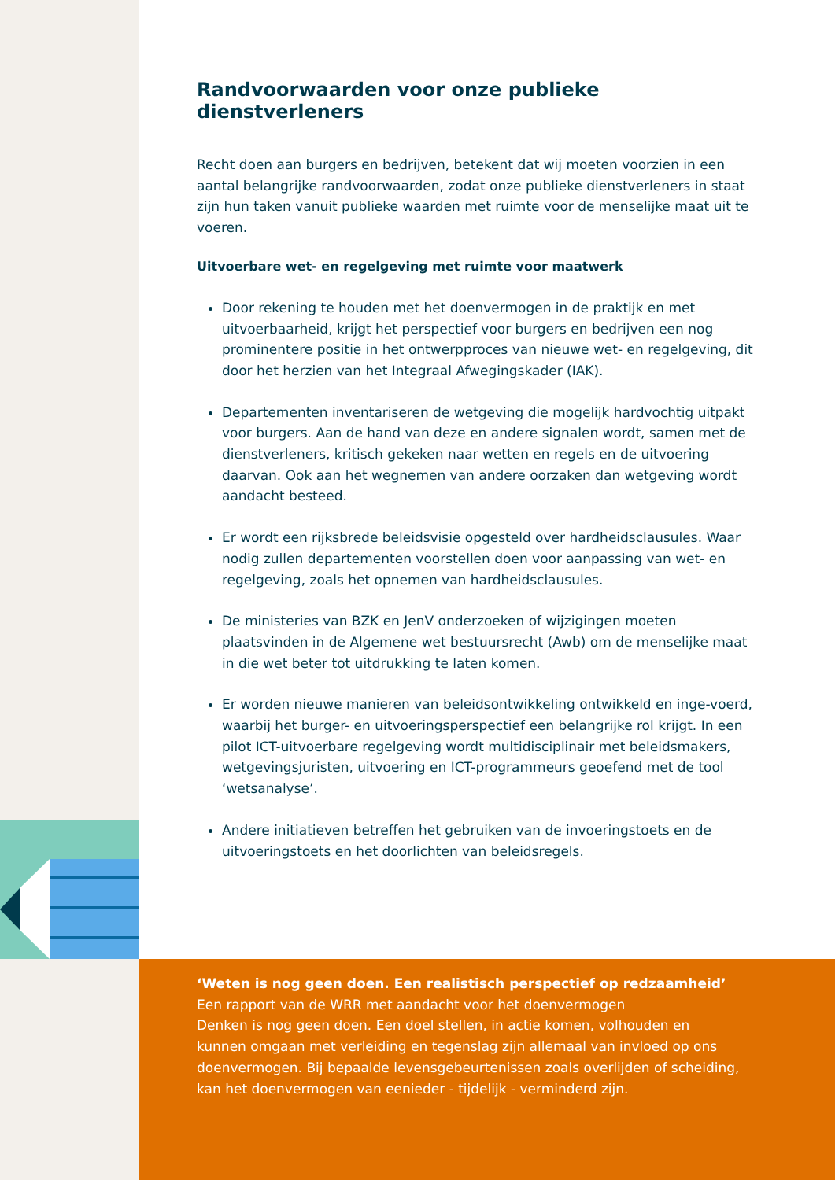Randvoorwaarden voor onze publieke dienstverleners
Recht doen aan burgers en bedrijven, betekent dat wij moeten voorzien in een aantal belangrijke randvoorwaarden, zodat onze publieke dienstverleners in staat zijn hun taken vanuit publieke waarden met ruimte voor de menselijke maat uit te voeren.
Uitvoerbare wet- en regelgeving met ruimte voor maatwerk
Door rekening te houden met het doenvermogen in de praktijk en met uitvoerbaarheid, krijgt het perspectief voor burgers en bedrijven een nog prominentere positie in het ontwerpproces van nieuwe wet- en regelgeving, dit door het herzien van het Integraal Afwegingskader (IAK).
Departementen inventariseren de wetgeving die mogelijk hardvochtig uitpakt voor burgers. Aan de hand van deze en andere signalen wordt, samen met de dienstverleners, kritisch gekeken naar wetten en regels en de uitvoering daarvan. Ook aan het wegnemen van andere oorzaken dan wetgeving wordt aandacht besteed.
Er wordt een rijksbrede beleidsvisie opgesteld over hardheidsclausules. Waar nodig zullen departementen voorstellen doen voor aanpassing van wet- en regelgeving, zoals het opnemen van hardheidsclausules.
De ministeries van BZK en JenV onderzoeken of wijzigingen moeten plaatsvinden in de Algemene wet bestuursrecht (Awb) om de menselijke maat in die wet beter tot uitdrukking te laten komen.
Er worden nieuwe manieren van beleidsontwikkeling ontwikkeld en inge-voerd, waarbij het burger- en uitvoeringsperspectief een belangrijke rol krijgt. In een pilot ICT-uitvoerbare regelgeving wordt multidisciplinair met beleidsmakers, wetgevingsjuristen, uitvoering en ICT-programmeurs geoefend met de tool ‘wetsanalyse’.
Andere initiatieven betreffen het gebruiken van de invoeringstoets en de uitvoeringstoets en het doorlichten van beleidsregels.
‘Weten is nog geen doen. Een realistisch perspectief op redzaamheid’
Een rapport van de WRR met aandacht voor het doenvermogen
Denken is nog geen doen. Een doel stellen, in actie komen, volhouden en kunnen omgaan met verleiding en tegenslag zijn allemaal van invloed op ons doenvermogen. Bij bepaalde levensgebeurtenissen zoals overlijden of scheiding, kan het doenvermogen van eenieder - tijdelijk - verminderd zijn.